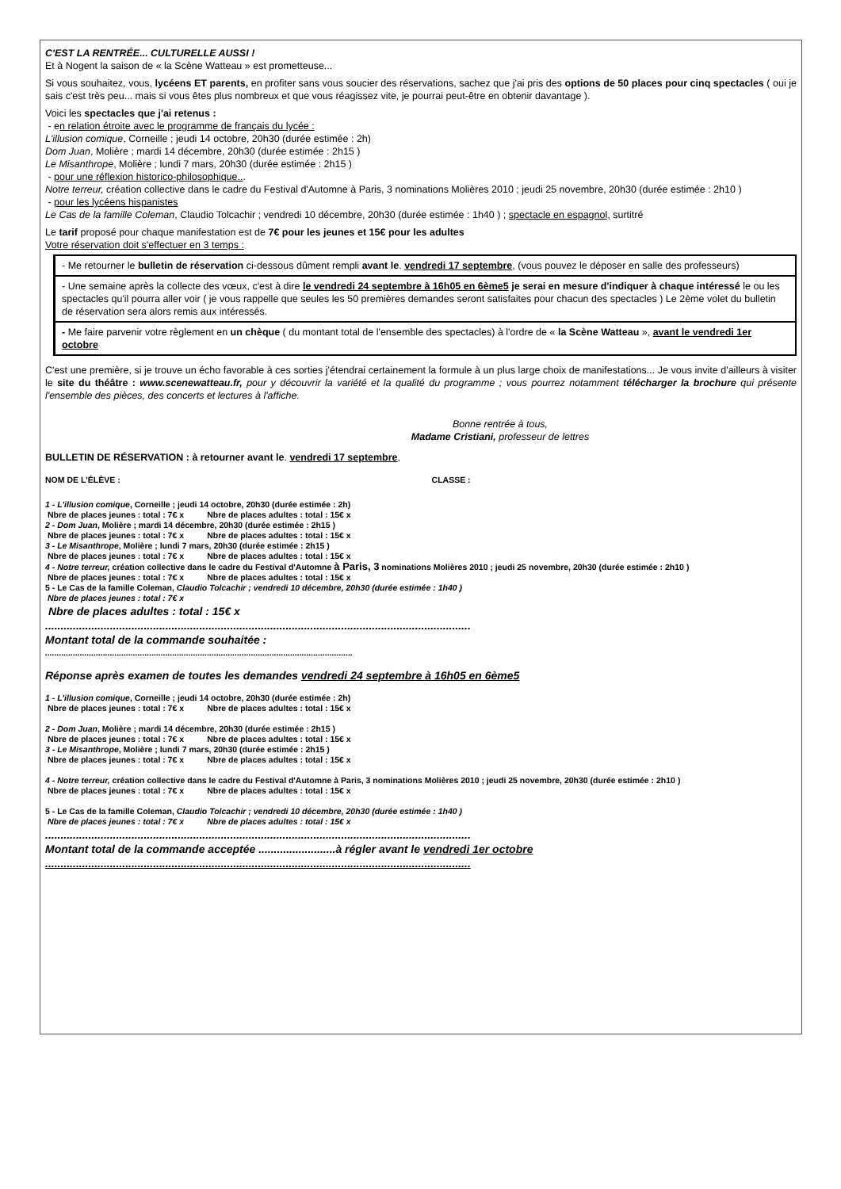C'EST LA RENTRÉE... CULTURELLE AUSSI !
Et à Nogent la saison de « la Scène Watteau » est prometteuse...
Si vous souhaitez, vous, lycéens ET parents, en profiter sans vous soucier des réservations, sachez que j'ai pris des options de 50 places pour cinq spectacles ( oui je sais c'est très peu... mais si vous êtes plus nombreux et que vous réagissez vite, je pourrai peut-être en obtenir davantage ).
Voici les spectacles que j'ai retenus :
- en relation étroite avec le programme de français du lycée :
L'illusion comique, Corneille ; jeudi 14 octobre, 20h30 (durée estimée : 2h)
Dom Juan, Molière ; mardi 14 décembre, 20h30 (durée estimée : 2h15 )
Le Misanthrope, Molière ; lundi 7 mars, 20h30 (durée estimée : 2h15 )
- pour une réflexion historico-philosophique...
Notre terreur, création collective dans le cadre du Festival d'Automne à Paris, 3 nominations Molières 2010 ; jeudi 25 novembre, 20h30 (durée estimée : 2h10 )
- pour les lycéens hispanistes
Le Cas de la famille Coleman, Claudio Tolcachir ; vendredi 10 décembre, 20h30 (durée estimée : 1h40 ) ; spectacle en espagnol, surtitré
Le tarif proposé pour chaque manifestation est de 7€ pour les jeunes et 15€ pour les adultes
Votre réservation doit s'effectuer en 3 temps :
- Me retourner le bulletin de réservation ci-dessous dûment rempli avant le. vendredi 17 septembre, (vous pouvez le déposer en salle des professeurs)
- Une semaine après la collecte des vœux, c'est à dire le vendredi 24 septembre à 16h05 en 6ème5 je serai en mesure d'indiquer à chaque intéressé le ou les spectacles qu'il pourra aller voir ( je vous rappelle que seules les 50 premières demandes seront satisfaites pour chacun des spectacles ) Le 2ème volet du bulletin de réservation sera alors remis aux intéressés.
- Me faire parvenir votre règlement en un chèque ( du montant total de l'ensemble des spectacles) à l'ordre de « la Scène Watteau », avant le vendredi 1er octobre
C'est une première, si je trouve un écho favorable à ces sorties j'étendrai certainement la formule à un plus large choix de manifestations... Je vous invite d'ailleurs à visiter le site du théâtre : www.scenewatteau.fr, pour y découvrir la variété et la qualité du programme ; vous pourrez notamment télécharger la brochure qui présente l'ensemble des pièces, des concerts et lectures à l'affiche.
Bonne rentrée à tous,
Madame Cristiani, professeur de lettres
BULLETIN DE RÉSERVATION : à retourner avant le. vendredi 17 septembre,
NOM DE L'ÉLÈVE : CLASSE :
1 - L'illusion comique, Corneille ; jeudi 14 octobre, 20h30 (durée estimée : 2h)
Nbre de places jeunes : total : 7€ x Nbre de places adultes : total : 15€ x
2 - Dom Juan, Molière ; mardi 14 décembre, 20h30 (durée estimée : 2h15 )
Nbre de places jeunes : total : 7€ x Nbre de places adultes : total : 15€ x
3 - Le Misanthrope, Molière ; lundi 7 mars, 20h30 (durée estimée : 2h15 )
Nbre de places jeunes : total : 7€ x Nbre de places adultes : total : 15€ x
4 - Notre terreur, création collective dans le cadre du Festival d'Automne à Paris, 3 nominations Molières 2010 ; jeudi 25 novembre, 20h30 (durée estimée : 2h10 )
Nbre de places jeunes : total : 7€ x Nbre de places adultes : total : 15€ x
5 - Le Cas de la famille Coleman, Claudio Tolcachir ; vendredi 10 décembre, 20h30 (durée estimée : 1h40 )
Nbre de places jeunes : total : 7€ x
Nbre de places adultes : total : 15€ x
..........................................................................................................................................
Montant total de la commande souhaitée :
.....................................................................................................................................
Réponse après examen de toutes les demandes vendredi 24 septembre à 16h05 en 6ème5
1 - L'illusion comique, Corneille ; jeudi 14 octobre, 20h30 (durée estimée : 2h)
Nbre de places jeunes : total : 7€ x Nbre de places adultes : total : 15€ x
2 - Dom Juan, Molière ; mardi 14 décembre, 20h30 (durée estimée : 2h15 )
Nbre de places jeunes : total : 7€ x Nbre de places adultes : total : 15€ x
3 - Le Misanthrope, Molière ; lundi 7 mars, 20h30 (durée estimée : 2h15 )
Nbre de places jeunes : total : 7€ x Nbre de places adultes : total : 15€ x
4 - Notre terreur, création collective dans le cadre du Festival d'Automne à Paris, 3 nominations Molières 2010 ; jeudi 25 novembre, 20h30 (durée estimée : 2h10 )
Nbre de places jeunes : total : 7€ x Nbre de places adultes : total : 15€ x
5 - Le Cas de la famille Coleman, Claudio Tolcachir ; vendredi 10 décembre, 20h30 (durée estimée : 1h40 )
Nbre de places jeunes : total : 7€ x Nbre de places adultes : total : 15€ x
..........................................................................................................................................
Montant total de la commande acceptée .........................à régler avant le vendredi 1er octobre
..........................................................................................................................................